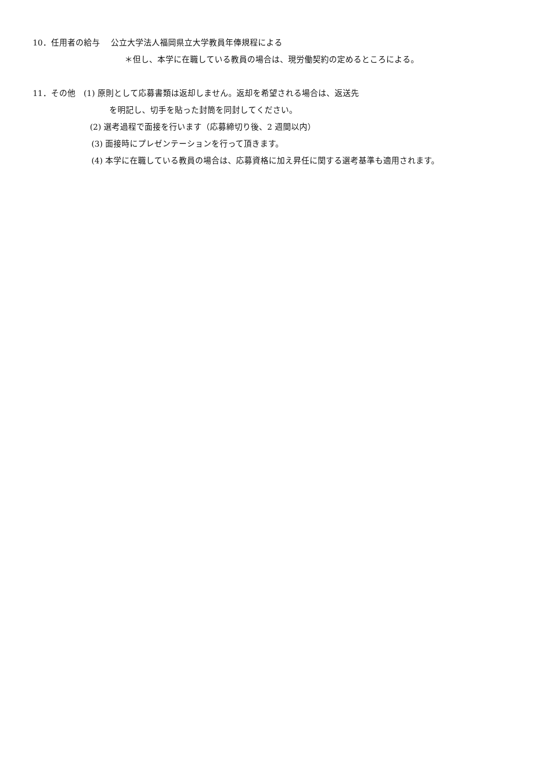10．任用者の給与　 公立大学法人福岡県立大学教員年俸規程による
＊但し、本学に在職している教員の場合は、現労働契約の定めるところによる。
11．その他　(1) 原則として応募書類は返却しません。返却を希望される場合は、返送先
を明記し、切手を貼った封筒を同封してください。
(2) 選考過程で面接を行います（応募締切り後、2 週間以内）
(3) 面接時にプレゼンテーションを行って頂きます。
(4) 本学に在職している教員の場合は、応募資格に加え昇任に関する選考基準も適用されます。